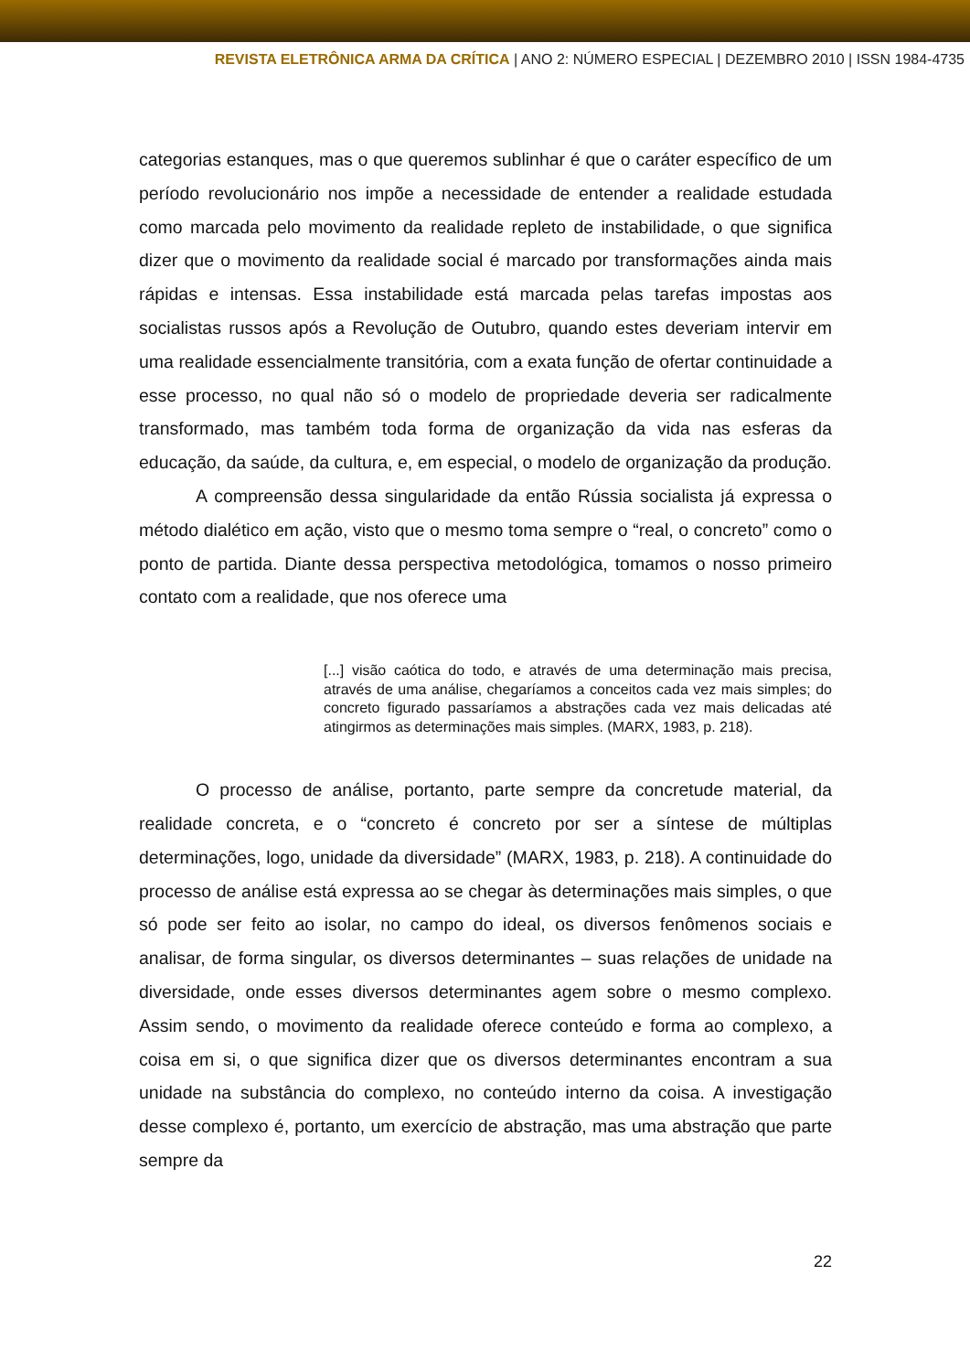REVISTA ELETRÔNICA ARMA DA CRÍTICA | ANO 2: NÚMERO ESPECIAL | DEZEMBRO 2010 | ISSN 1984-4735
categorias estanques, mas o que queremos sublinhar é que o caráter específico de um período revolucionário nos impõe a necessidade de entender a realidade estudada como marcada pelo movimento da realidade repleto de instabilidade, o que significa dizer que o movimento da realidade social é marcado por transformações ainda mais rápidas e intensas. Essa instabilidade está marcada pelas tarefas impostas aos socialistas russos após a Revolução de Outubro, quando estes deveriam intervir em uma realidade essencialmente transitória, com a exata função de ofertar continuidade a esse processo, no qual não só o modelo de propriedade deveria ser radicalmente transformado, mas também toda forma de organização da vida nas esferas da educação, da saúde, da cultura, e, em especial, o modelo de organização da produção.
A compreensão dessa singularidade da então Rússia socialista já expressa o método dialético em ação, visto que o mesmo toma sempre o “real, o concreto” como o ponto de partida. Diante dessa perspectiva metodológica, tomamos o nosso primeiro contato com a realidade, que nos oferece uma
[...] visão caótica do todo, e através de uma determinação mais precisa, através de uma análise, chegaríamos a conceitos cada vez mais simples; do concreto figurado passaríamos a abstrações cada vez mais delicadas até atingirmos as determinações mais simples. (MARX, 1983, p. 218).
O processo de análise, portanto, parte sempre da concretude material, da realidade concreta, e o “concreto é concreto por ser a síntese de múltiplas determinações, logo, unidade da diversidade” (MARX, 1983, p. 218). A continuidade do processo de análise está expressa ao se chegar às determinações mais simples, o que só pode ser feito ao isolar, no campo do ideal, os diversos fenômenos sociais e analisar, de forma singular, os diversos determinantes – suas relações de unidade na diversidade, onde esses diversos determinantes agem sobre o mesmo complexo. Assim sendo, o movimento da realidade oferece conteúdo e forma ao complexo, a coisa em si, o que significa dizer que os diversos determinantes encontram a sua unidade na substância do complexo, no conteúdo interno da coisa. A investigação desse complexo é, portanto, um exercício de abstração, mas uma abstração que parte sempre da
22